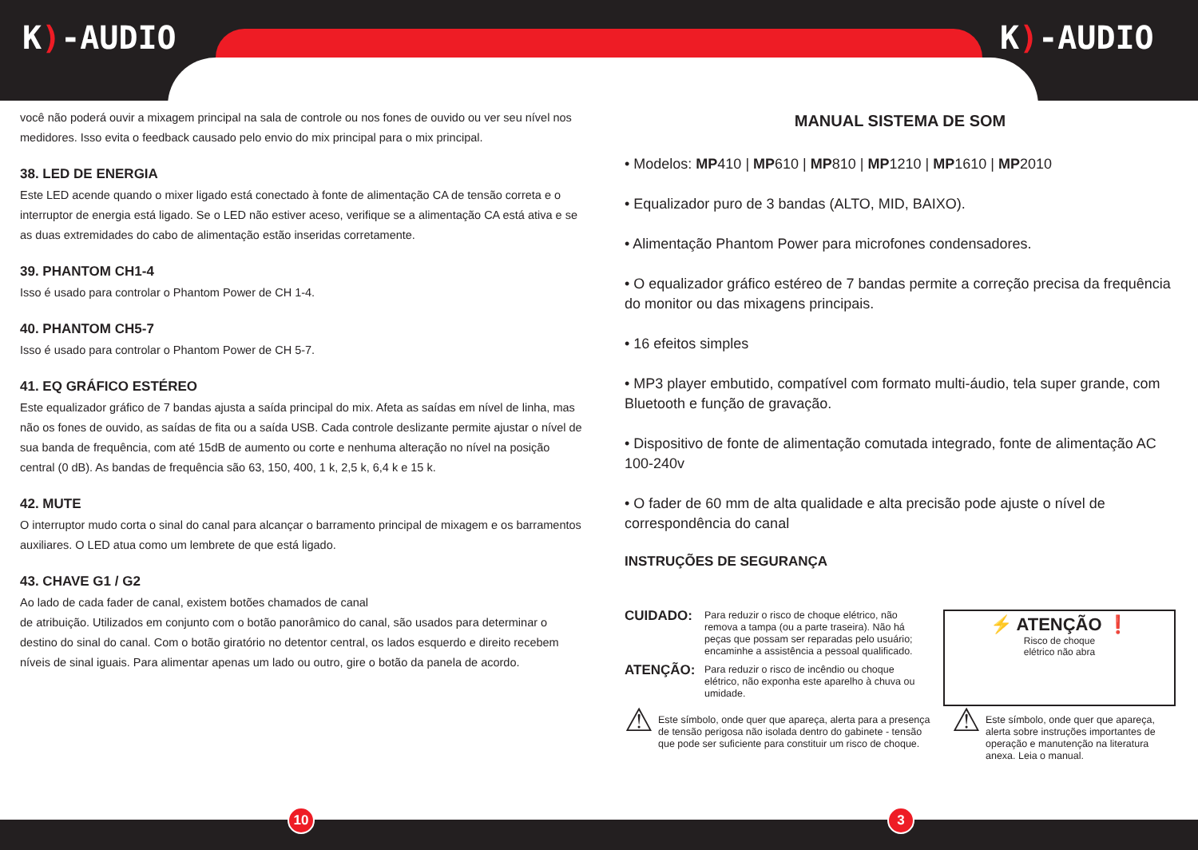K)-AUDIO K)-AUDIO
você não poderá ouvir a mixagem principal na sala de controle ou nos fones de ouvido ou ver seu nível nos medidores. Isso evita o feedback causado pelo envio do mix principal para o mix principal.
38. LED DE ENERGIA
Este LED acende quando o mixer ligado está conectado à fonte de alimentação CA de tensão correta e o interruptor de energia está ligado. Se o LED não estiver aceso, verifique se a alimentação CA está ativa e se as duas extremidades do cabo de alimentação estão inseridas corretamente.
39. PHANTOM CH1-4
Isso é usado para controlar o Phantom Power de CH 1-4.
40. PHANTOM CH5-7
Isso é usado para controlar o Phantom Power de CH 5-7.
41. EQ GRÁFICO ESTÉREO
Este equalizador gráfico de 7 bandas ajusta a saída principal do mix. Afeta as saídas em nível de linha, mas não os fones de ouvido, as saídas de fita ou a saída USB. Cada controle deslizante permite ajustar o nível de sua banda de frequência, com até 15dB de aumento ou corte e nenhuma alteração no nível na posição central (0 dB). As bandas de frequência são 63, 150, 400, 1 k, 2,5 k, 6,4 k e 15 k.
42. MUTE
O interruptor mudo corta o sinal do canal para alcançar o barramento principal de mixagem e os barramentos auxiliares. O LED atua como um lembrete de que está ligado.
43. CHAVE G1 / G2
Ao lado de cada fader de canal, existem botões chamados de canal
de atribuição. Utilizados em conjunto com o botão panorâmico do canal, são usados para determinar o destino do sinal do canal. Com o botão giratório no detentor central, os lados esquerdo e direito recebem níveis de sinal iguais. Para alimentar apenas um lado ou outro, gire o botão da panela de acordo.
MANUAL SISTEMA DE SOM
• Modelos: MP410 | MP610 | MP810 | MP1210 | MP1610 | MP2010
• Equalizador puro de 3 bandas (ALTO, MID, BAIXO).
• Alimentação Phantom Power para microfones condensadores.
• O equalizador gráfico estéreo de 7 bandas permite a correção precisa da frequência do monitor ou das mixagens principais.
• 16 efeitos simples
• MP3 player embutido, compatível com formato multi-áudio, tela super grande, com Bluetooth e função de gravação.
• Dispositivo de fonte de alimentação comutada integrado, fonte de alimentação AC 100-240v
• O fader de 60 mm de alta qualidade e alta precisão pode ajuste o nível de correspondência do canal
INSTRUÇÕES DE SEGURANÇA
CUIDADO: Para reduzir o risco de choque elétrico, não remova a tampa (ou a parte traseira). Não há peças que possam ser reparadas pelo usuário; encaminhe a assistência a pessoal qualificado.
ATENÇÃO: Para reduzir o risco de incêndio ou choque elétrico, não exponha este aparelho à chuva ou umidade.
⚡ ATENÇÃO ❗
Risco de choque
elétrico não abra
⚠ Este símbolo, onde quer que apareça, alerta para a presença de tensão perigosa não isolada dentro do gabinete - tensão que pode ser suficiente para constituir um risco de choque.
⚠ Este símbolo, onde quer que apareça, alerta sobre instruções importantes de operação e manutenção na literatura anexa. Leia o manual.
10 3